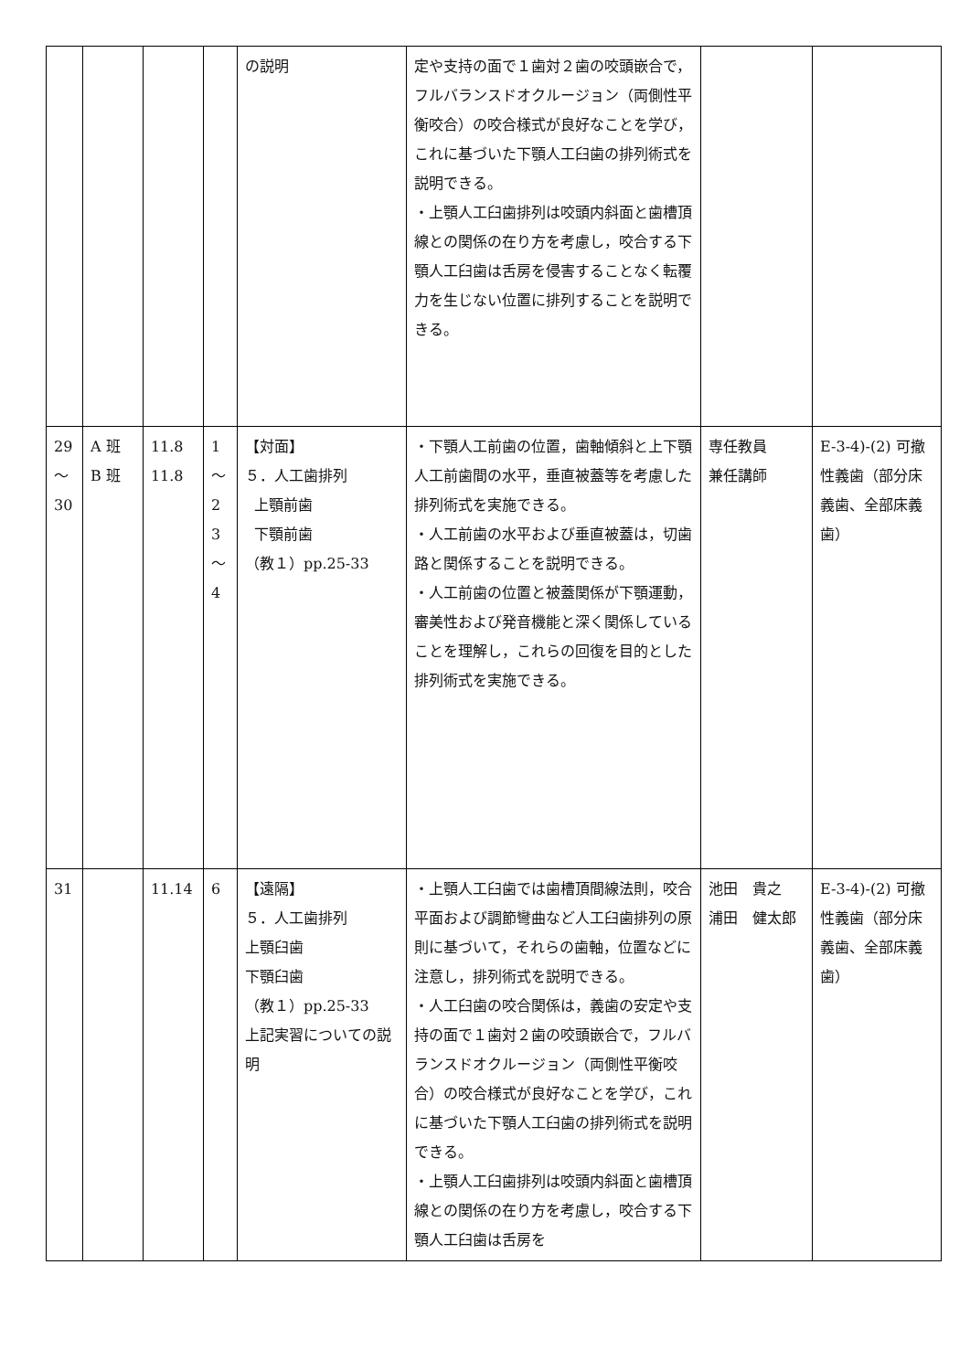| | | | | の説明 | 定や支持の面で１歯対２歯の咬頭嵌合で，フルバランスドオクルージョン（両側性平衡咬合）の咬合様式が良好なことを学び，これに基づいた下顎人工臼歯の排列術式を説明できる。 ・上顎人工臼歯排列は咬頭内斜面と歯槽頂線との関係の在り方を考慮し，咬合する下顎人工臼歯は舌房を侵害することなく転覆力を生じない位置に排列することを説明できる。 | | |
| 29 ～ 30 | A 班 B 班 | 11.8 11.8 | 1 ～ 2 3 ～ 4 | 【対面】 ５．人工歯排列 上顎前歯 下顎前歯 （教１）pp.25-33 | ・下顎人工前歯の位置，歯軸傾斜と上下顎人工前歯間の水平，垂直被蓋等を考慮した排列術式を実施できる。 ・人工前歯の水平および垂直被蓋は，切歯路と関係することを説明できる。 ・人工前歯の位置と被蓋関係が下顎運動，審美性および発音機能と深く関係していることを理解し，これらの回復を目的とした排列術式を実施できる。 | 専任教員 兼任講師 | E-3-4)-(2) 可撤性義歯（部分床義歯、全部床義歯） |
| 31 | | 11.14 | 6 | 【遠隔】 ５．人工歯排列 上顎臼歯 下顎臼歯 （教１）pp.25-33 上記実習についての説明 | ・上顎人工臼歯では歯槽頂間線法則，咬合平面および調節彎曲など人工臼歯排列の原則に基づいて，それらの歯軸，位置などに注意し，排列術式を説明できる。 ・人工臼歯の咬合関係は，義歯の安定や支持の面で１歯対２歯の咬頭嵌合で，フルバランスドオクルージョン（両側性平衡咬合）の咬合様式が良好なことを学び，これに基づいた下顎人工臼歯の排列術式を説明できる。 ・上顎人工臼歯排列は咬頭内斜面と歯槽頂線との関係の在り方を考慮し，咬合する下顎人工臼歯は舌房を | 池田 貴之 浦田 健太郎 | E-3-4)-(2) 可撤性義歯（部分床義歯、全部床義歯） |